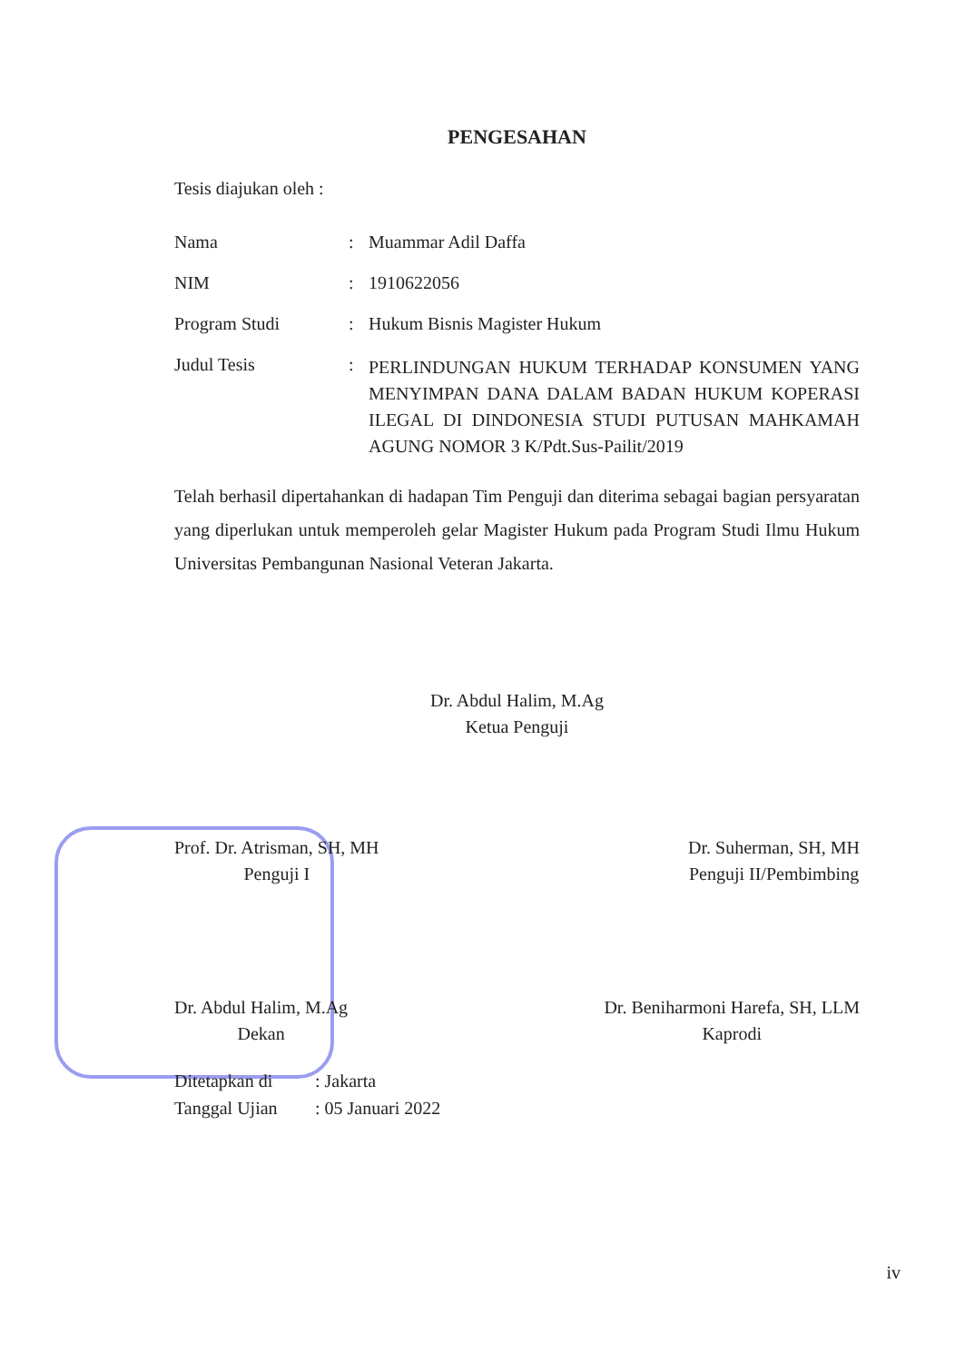PENGESAHAN
Tesis diajukan oleh :
Nama : Muammar Adil Daffa
NIM : 1910622056
Program Studi : Hukum Bisnis Magister Hukum
Judul Tesis :
PERLINDUNGAN HUKUM TERHADAP KONSUMEN YANG MENYIMPAN DANA DALAM BADAN HUKUM KOPERASI ILEGAL DI DINDONESIA STUDI PUTUSAN MAHKAMAH AGUNG NOMOR 3 K/Pdt.Sus-Pailit/2019
Telah berhasil dipertahankan di hadapan Tim Penguji dan diterima sebagai bagian persyaratan yang diperlukan untuk memperoleh gelar Magister Hukum pada Program Studi Ilmu Hukum Universitas Pembangunan Nasional Veteran Jakarta.
Dr. Abdul Halim, M.Ag
Ketua Penguji
Prof. Dr. Atrisman, SH, MH
Penguji I
Dr. Suherman, SH, MH
Penguji II/Pembimbing
Dr. Abdul Halim, M.Ag
Dekan
Dr. Beniharmoni Harefa, SH, LLM
Kaprodi
Ditetapkan di: Jakarta
Tanggal Ujian: 05 Januari 2022
iv